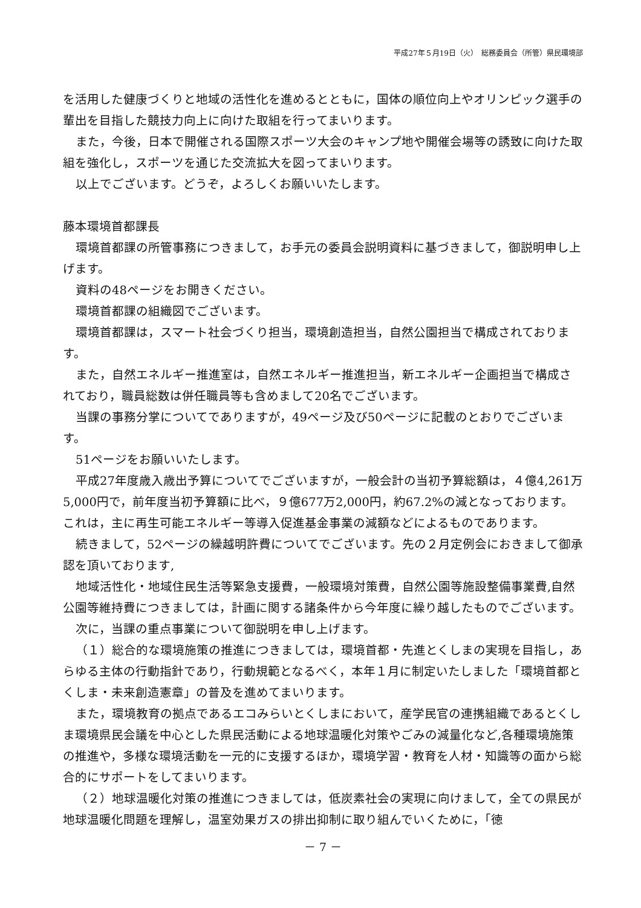平成27年５月19日（火）　総務委員会（所管）県民環境部
を活用した健康づくりと地域の活性化を進めるとともに，国体の順位向上やオリンピック選手の輩出を目指した競技力向上に向けた取組を行ってまいります。
また，今後，日本で開催される国際スポーツ大会のキャンプ地や開催会場等の誘致に向けた取組を強化し，スポーツを通じた交流拡大を図ってまいります。
以上でございます。どうぞ，よろしくお願いいたします。
藤本環境首都課長
環境首都課の所管事務につきまして，お手元の委員会説明資料に基づきまして，御説明申し上げます。
資料の48ページをお開きください。
環境首都課の組織図でございます。
環境首都課は，スマート社会づくり担当，環境創造担当，自然公園担当で構成されております。
また，自然エネルギー推進室は，自然エネルギー推進担当，新エネルギー企画担当で構成されており，職員総数は併任職員等も含めまして20名でございます。
当課の事務分掌についてでありますが，49ページ及び50ページに記載のとおりでございます。
51ページをお願いいたします。
平成27年度歳入歳出予算についてでございますが，一般会計の当初予算総額は，４億4,261万5,000円で，前年度当初予算額に比べ，９億677万2,000円，約67.2%の減となっております。これは，主に再生可能エネルギー等導入促進基金事業の減額などによるものであります。
続きまして，52ページの繰越明許費についてでございます。先の２月定例会におきまして御承認を頂いております,
地域活性化・地域住民生活等緊急支援費，一般環境対策費，自然公園等施設整備事業費,自然公園等維持費につきましては，計画に関する諸条件から今年度に繰り越したものでございます。
次に，当課の重点事業について御説明を申し上げます。
（１）総合的な環境施策の推進につきましては，環境首都・先進とくしまの実現を目指し，あらゆる主体の行動指針であり，行動規範となるべく，本年１月に制定いたしました「環境首都とくしま・未来創造憲章」の普及を進めてまいります。
また，環境教育の拠点であるエコみらいとくしまにおいて，産学民官の連携組織であるとくしま環境県民会議を中心とした県民活動による地球温暖化対策やごみの減量化など,各種環境施策の推進や，多様な環境活動を一元的に支援するほか，環境学習・教育を人材・知識等の面から総合的にサポートをしてまいります。
（２）地球温暖化対策の推進につきましては，低炭素社会の実現に向けまして，全ての県民が地球温暖化問題を理解し，温室効果ガスの排出抑制に取り組んでいくために，「徳
－ 7 －